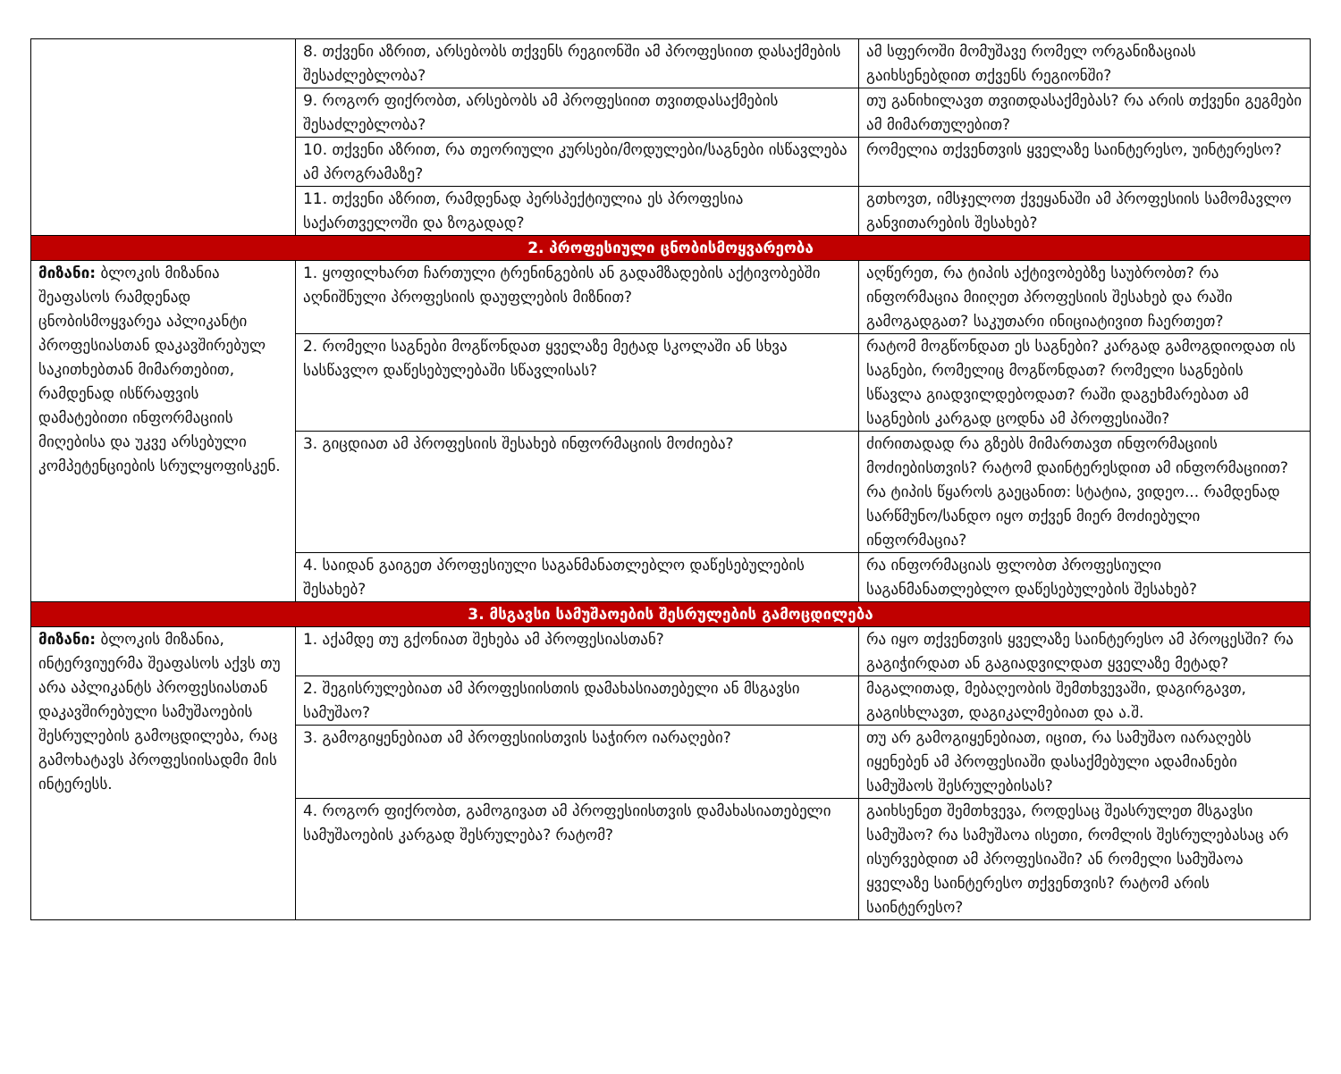| | 8. თქვენი აზრით, არსებობს თქვენს რეგიონში ამ პროფესიით დასაქმების შესაძლებლობა? | ამ სფეროში მომუშავე რომელ ორგანიზაციას გაიხსენებდით თქვენს რეგიონში? |
| | 9. როგორ ფიქრობთ, არსებობს ამ პროფესიით თვითდასაქმების შესაძლებლობა? | თუ განიხილავთ თვითდასაქმებას? რა არის თქვენი გეგმები ამ მიმართულებით? |
| | 10. თქვენი აზრით, რა თეორიული კურსები/მოდულები/საგნები ისწავლება ამ პროგრამაზე? | რომელია თქვენთვის ყველაზე საინტერესო, უინტერესო? |
| | 11. თქვენი აზრით, რამდენად პერსპექტიულია ეს პროფესია საქართველოში და ზოგადად? | გთხოვთ, იმსჯელოთ ქვეყანაში ამ პროფესიის სამომავლო განვითარების შესახებ? |
| 2. პროფესიული ცნობისმოყვარეობა | | |
| მიზანი: ბლოკის მიზანია შეაფასოს რამდენად ცნობისმოყვარეა აპლიკანტი პროფესიასთან დაკავშირებულ საკითხებთან მიმართებით, რამდენად ისწრაფვის დამატებითი ინფორმაციის მიღებისა და უკვე არსებული კომპეტენციების სრულყოფისკენ. | 1. ყოფილხართ ჩართული ტრენინგების ან გადამზადების აქტივობებში აღნიშნული პროფესიის დაუფლების მიზნით? | აღწერეთ, რა ტიპის აქტივობებზე საუბრობთ? რა ინფორმაცია მიიღეთ პროფესიის შესახებ და რაში გამოგადგათ? საკუთარი ინიციატივით ჩაერთეთ? |
| | 2. რომელი საგნები მოგწონდათ ყველაზე მეტად სკოლაში ან სხვა სასწავლო დაწესებულებაში სწავლისას? | რატომ მოგწონდათ ეს საგნები? კარგად გამოგდიოდათ ის საგნები, რომელიც მოგწონდათ? რომელი საგნების სწავლა გიადვილდებოდათ? რაში დაგეხმარებათ ამ საგნების კარგად ცოდნა ამ პროფესიაში? |
| | 3. გიცდიათ ამ პროფესიის შესახებ ინფორმაციის მოძიება? | ძირითადად რა გზებს მიმართავთ ინფორმაციის მოძიებისთვის? რატომ დაინტერესდით ამ ინფორმაციით? რა ტიპის წყაროს გაეცანით: სტატია, ვიდეო... რამდენად სარწმუნო/სანდო იყო თქვენ მიერ მოძიებული ინფორმაცია? |
| | 4. საიდან გაიგეთ პროფესიული საგანმანათლებლო დაწესებულების შესახებ? | რა ინფორმაციას ფლობთ პროფესიული საგანმანათლებლო დაწესებულების შესახებ? |
| 3. მსგავსი სამუშაოების შესრულების გამოცდილება | | |
| მიზანი: ბლოკის მიზანია, ინტერვიუერმა შეაფასოს აქვს თუ არა აპლიკანტს პროფესიასთან დაკავშირებული სამუშაოების შესრულების გამოცდილება, რაც გამოხატავს პროფესიისადმი მის ინტერესს. | 1. აქამდე თუ გქონიათ შეხება ამ პროფესიასთან? | რა იყო თქვენთვის ყველაზე საინტერესო ამ პროცესში? რა გაგიჭირდათ ან გაგიადვილდათ ყველაზე მეტად? |
| | 2. შეგისრულებიათ ამ პროფესიისთის დამახასიათებელი ან მსგავსი სამუშაო? | მაგალითად, მებაღეობის შემთხვევაში, დაგირგავთ, გაგისხლავთ, დაგიკალმებიათ და ა.შ. |
| | 3. გამოგიყენებიათ ამ პროფესიისთვის საჭირო იარაღები? | თუ არ გამოგიყენებიათ, იცით, რა სამუშაო იარაღებს იყენებენ ამ პროფესიაში დასაქმებული ადამიანები სამუშაოს შესრულებისას? |
| | 4. როგორ ფიქრობთ, გამოგივათ ამ პროფესიისთვის დამახასიათებელი სამუშაოების კარგად შესრულება? რატომ? | გაიხსენეთ შემთხვევა, როდესაც შეასრულეთ მსგავსი სამუშაო? რა სამუშაოა ისეთი, რომლის შესრულებასაც არ ისურვებდით ამ პროფესიაში? ან რომელი სამუშაოა ყველაზე საინტერესო თქვენთვის? რატომ არის საინტერესო? |